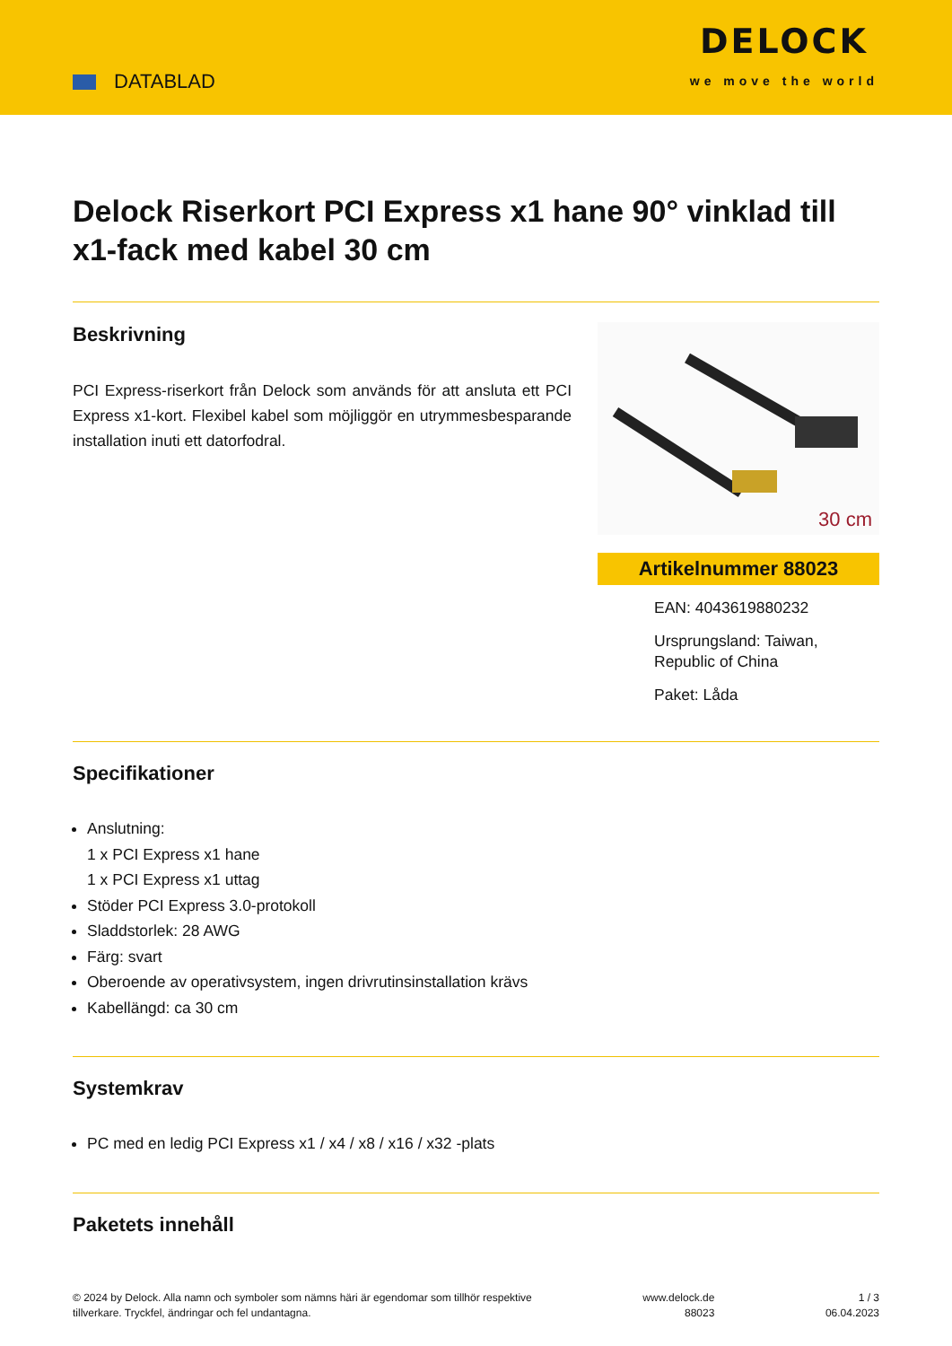DATABLAD
DELOCK
we move the world
Delock Riserkort PCI Express x1 hane 90° vinklad till x1-fack med kabel 30 cm
Beskrivning
PCI Express-riserkort från Delock som används för att ansluta ett PCI Express x1-kort. Flexibel kabel som möjliggör en utrymmesbesparande installation inuti ett datorfodral.
30 cm
Artikelnummer 88023
EAN: 4043619880232
Ursprungsland: Taiwan, Republic of China
Paket: Låda
Specifikationer
Anslutning:
1 x PCI Express x1 hane
1 x PCI Express x1 uttag
Stöder PCI Express 3.0-protokoll
Sladdstorlek: 28 AWG
Färg: svart
Oberoende av operativsystem, ingen drivrutinsinstallation krävs
Kabellängd: ca 30 cm
Systemkrav
PC med en ledig PCI Express x1 / x4 / x8 / x16 / x32 -plats
Paketets innehåll
© 2024 by Delock. Alla namn och symboler som nämns häri är egendomar som tillhör respektive
tillverkare. Tryckfel, ändringar och fel undantagna.
www.delock.de
88023
1 / 3
06.04.2023